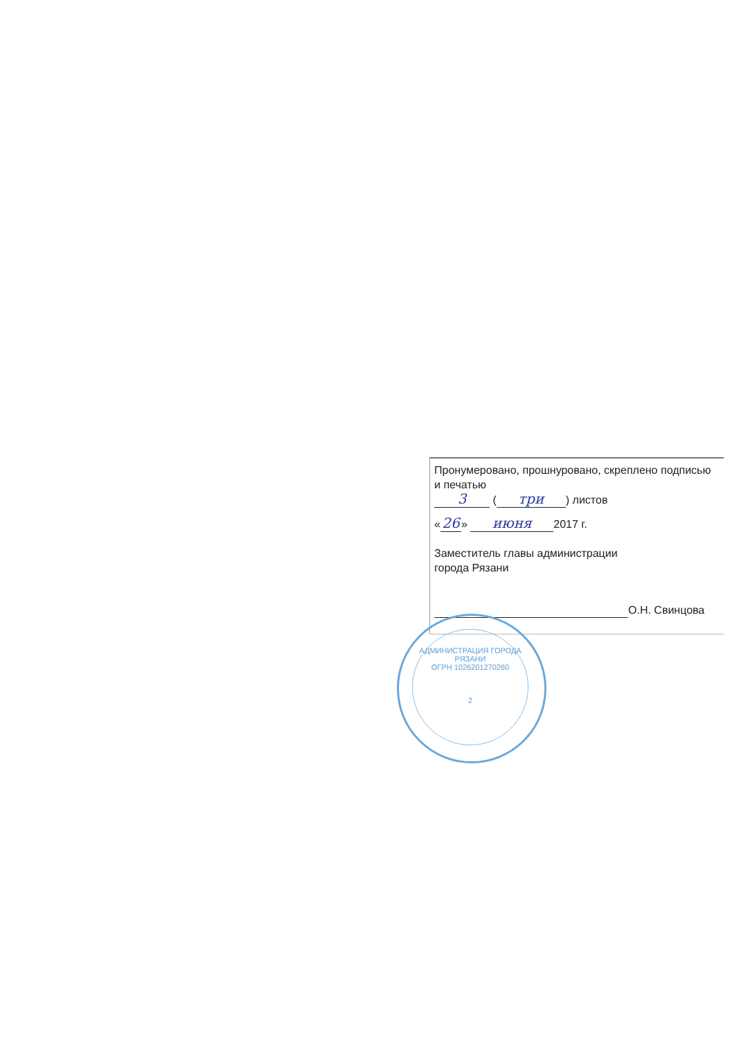Пронумеровано, прошнуровано, скреплено подписью и печатью
3 (три) листов
« 26 » июня 2017 г.
Заместитель главы администрации
города Рязани
О.Н. Свинцова
АДМИНИСТРАЦИЯ ГОРОДА РЯЗАНИ
ОГРН 1026201270260
2